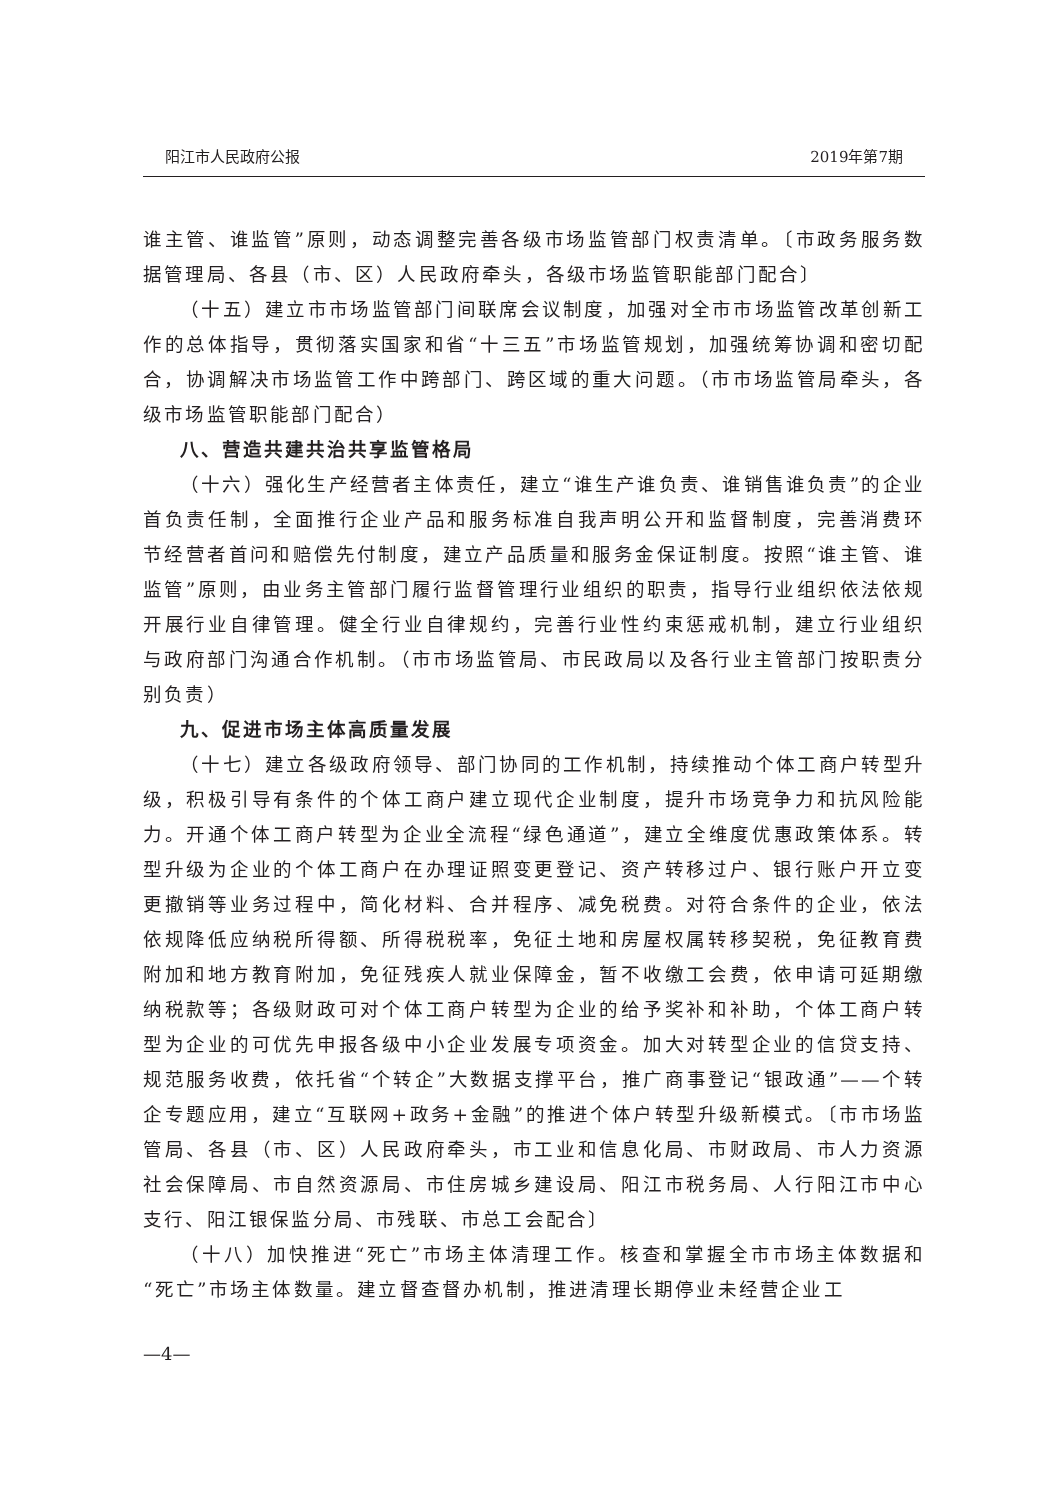阳江市人民政府公报 2019年第7期
谁主管、谁监管”原则，动态调整完善各级市场监管部门权责清单。〔市政务服务数据管理局、各县（市、区）人民政府牵头，各级市场监管职能部门配合〕
（十五）建立市市场监管部门间联席会议制度，加强对全市市场监管改革创新工作的总体指导，贯彻落实国家和省“十三五”市场监管规划，加强统筹协调和密切配合，协调解决市场监管工作中跨部门、跨区域的重大问题。（市市场监管局牵头，各级市场监管职能部门配合）
八、营造共建共治共享监管格局
（十六）强化生产经营者主体责任，建立“谁生产谁负责、谁销售谁负责”的企业首负责任制，全面推行企业产品和服务标准自我声明公开和监督制度，完善消费环节经营者首问和赔偿先付制度，建立产品质量和服务金保证制度。按照“谁主管、谁监管”原则，由业务主管部门履行监督管理行业组织的职责，指导行业组织依法依规开展行业自律管理。健全行业自律规约，完善行业性约束惩戒机制，建立行业组织与政府部门沟通合作机制。（市市场监管局、市民政局以及各行业主管部门按职责分别负责）
九、促进市场主体高质量发展
（十七）建立各级政府领导、部门协同的工作机制，持续推动个体工商户转型升级，积极引导有条件的个体工商户建立现代企业制度，提升市场竞争力和抗风险能力。开通个体工商户转型为企业全流程“绿色通道”，建立全维度优惠政策体系。转型升级为企业的个体工商户在办理证照变更登记、资产转移过户、银行账户开立变更撤销等业务过程中，简化材料、合并程序、减免税费。对符合条件的企业，依法依规降低应纳税所得额、所得税税率，免征土地和房屋权属转移契税，免征教育费附加和地方教育附加，免征残疾人就业保障金，暂不收缴工会费，依申请可延期缴纳税款等；各级财政可对个体工商户转型为企业的给予奖补和补助，个体工商户转型为企业的可优先申报各级中小企业发展专项资金。加大对转型企业的信贷支持、规范服务收费，依托省“个转企”大数据支撑平台，推广商事登记“银政通”——个转企专题应用，建立“互联网+政务+金融”的推进个体户转型升级新模式。〔市市场监管局、各县（市、区）人民政府牵头，市工业和信息化局、市财政局、市人力资源社会保障局、市自然资源局、市住房城乡建设局、阳江市税务局、人行阳江市中心支行、阳江银保监分局、市残联、市总工会配合〕
（十八）加快推进“死亡”市场主体清理工作。核查和掌握全市市场主体数据和“死亡”市场主体数量。建立督查督办机制，推进清理长期停业未经营企业工
—4—